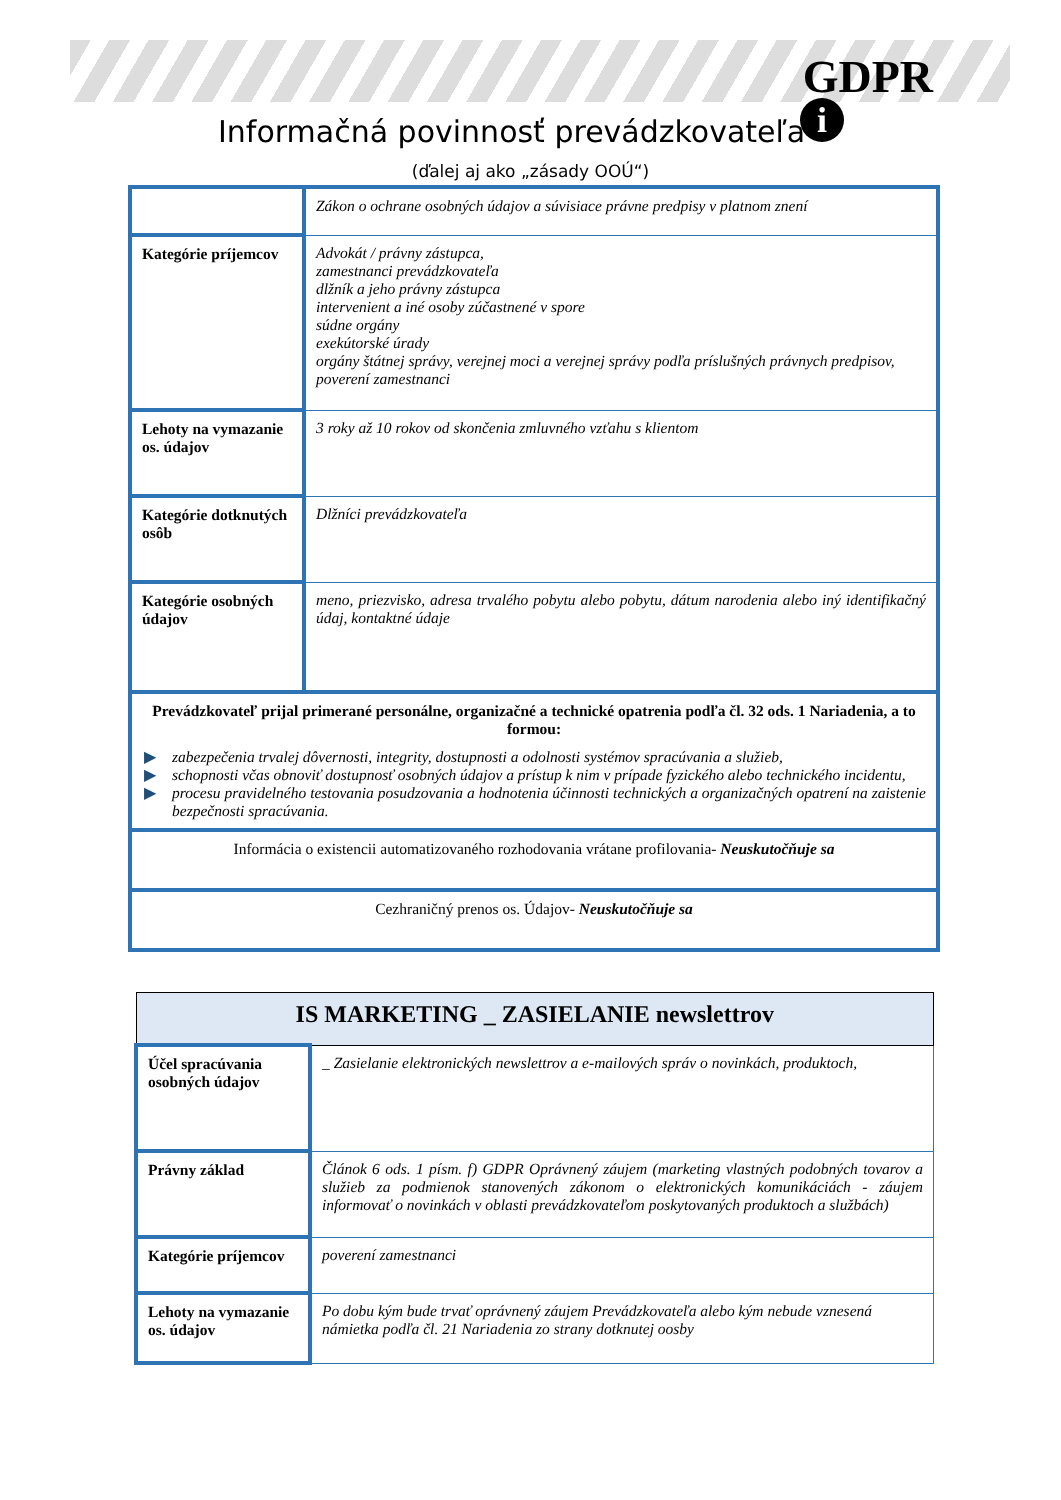GDPR
i
Informačná povinnosť prevádzkovateľa
(ďalej aj ako „zásady OOÚ“)
| | Zákon o ochrane osobných údajov a súvisiace právne predpisy v platnom znení |
| Kategórie príjemcov | Advokát / právny zástupca, zamestnanci prevádzkovateľa dlžník a jeho právny zástupca intervenient a iné osoby zúčastnené v spore súdne orgány exekútorské úrady orgány štátnej správy, verejnej moci a verejnej správy podľa príslušných právnych predpisov, poverení zamestnanci |
| Lehoty na vymazanie os. údajov | 3 roky až 10 rokov od skončenia zmluvného vzťahu s klientom |
| Kategórie dotknutých osôb | Dlžníci prevádzkovateľa |
| Kategórie osobných údajov | meno, priezvisko, adresa trvalého pobytu alebo pobytu, dátum narodenia alebo iný identifikačný údaj, kontaktné údaje |
| Prevádzkovateľ prijal primerané personálne, organizačné a technické opatrenia podľa čl. 32 ods. 1 Nariadenia, a to formou: ▶ zabezpečenia trvalej dôvernosti, integrity, dostupnosti a odolnosti systémov spracúvania a služieb, ▶ schopnosti včas obnoviť dostupnosť osobných údajov a prístup k nim v prípade fyzického alebo technického incidentu, ▶ procesu pravidelného testovania posudzovania a hodnotenia účinnosti technických a organizačných opatrení na zaistenie bezpečnosti spracúvania. | |
| Informácia o existencii automatizovaného rozhodovania vrátane profilovania- Neuskutočňuje sa | |
| Cezhraničný prenos os. Údajov- Neuskutočňuje sa | |
| IS MARKETING _ ZASIELANIE newslettrov | |
| Účel spracúvania osobných údajov | _ Zasielanie elektronických newslettrov a e-mailových správ o novinkách, produktoch, |
| Právny základ | Článok 6 ods. 1 písm. f) GDPR Oprávnený záujem (marketing vlastných podobných tovarov a služieb za podmienok stanovených zákonom o elektronických komunikáciách - záujem informovať o novinkách v oblasti prevádzkovateľom poskytovaných produktoch a službách) |
| Kategórie príjemcov | poverení zamestnanci |
| Lehoty na vymazanie os. údajov | Po dobu kým bude trvať oprávnený záujem Prevádzkovateľa alebo kým nebude vznesená námietka podľa čl. 21 Nariadenia zo strany dotknutej oosby |